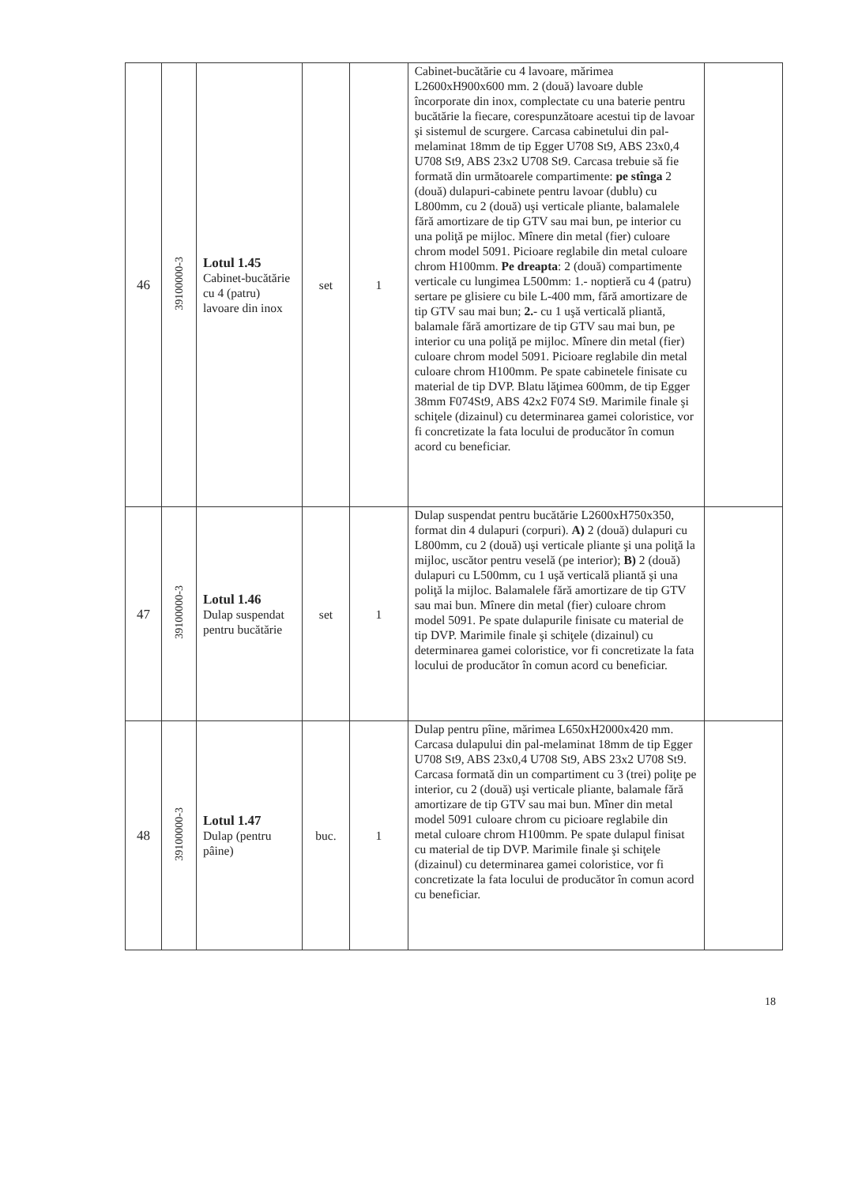| 46 | 39100000-3 | Lotul 1.45 Cabinet-bucătărie cu 4 (patru) lavoare din inox | set | 1 | Cabinet-bucătărie cu 4 lavoare, mărimea L2600xH900x600 mm. 2 (două) lavoare duble încorporate din inox, complectate cu una baterie pentru bucătărie la fiecare, corespunzătoare acestui tip de lavoar şi sistemul de scurgere. Carcasa cabinetului din pal-melaminat 18mm de tip Egger U708 St9, ABS 23x0,4 U708 St9, ABS 23x2 U708 St9. Carcasa trebuie să fie formată din următoarele compartimente: pe stînga 2 (două) dulapuri-cabinete pentru lavoar (dublu) cu L800mm, cu 2 (două) uşi verticale pliante, balamalele fără amortizare de tip GTV sau mai bun, pe interior cu una poliţă pe mijloc. Mînere din metal (fier) culoare chrom model 5091. Picioare reglabile din metal culoare chrom H100mm. Pe dreapta : 2 (două) compartimente verticale cu lungimea L500mm: 1.- noptieră cu 4 (patru) sertare pe glisiere cu bile L-400 mm, fără amortizare de tip GTV sau mai bun; 2. - cu 1 uşă verticală pliantă, balamale fără amortizare de tip GTV sau mai bun, pe interior cu una poliţă pe mijloc. Mînere din metal (fier) culoare chrom model 5091. Picioare reglabile din metal culoare chrom H100mm. Pe spate cabinetele finisate cu material de tip DVP. Blatu lăţimea 600mm, de tip Egger 38mm F074St9, ABS 42x2 F074 St9. Marimile finale şi schiţele (dizainul) cu determinarea gamei coloristice, vor fi concretizate la fata locului de producător în comun acord cu beneficiar. | |
| 47 | 39100000-3 | Lotul 1.46 Dulap suspendat pentru bucătărie | set | 1 | Dulap suspendat pentru bucătărie L2600xH750x350, format din 4 dulapuri (corpuri). A) 2 (două) dulapuri cu L800mm, cu 2 (două) uşi verticale pliante şi una poliţă la mijloc, uscător pentru veselă (pe interior); B) 2 (două) dulapuri cu L500mm, cu 1 uşă verticală pliantă şi una poliţă la mijloc. Balamalele fără amortizare de tip GTV sau mai bun. Mînere din metal (fier) culoare chrom model 5091. Pe spate dulapurile finisate cu material de tip DVP. Marimile finale şi schiţele (dizainul) cu determinarea gamei coloristice, vor fi concretizate la fata locului de producător în comun acord cu beneficiar. | |
| 48 | 39100000-3 | Lotul 1.47 Dulap (pentru pâine) | buc. | 1 | Dulap pentru pîine, mărimea L650xH2000x420 mm. Carcasa dulapului din pal-melaminat 18mm de tip Egger U708 St9, ABS 23x0,4 U708 St9, ABS 23x2 U708 St9. Carcasa formată din un compartiment cu 3 (trei) poliţe pe interior, cu 2 (două) uşi verticale pliante, balamale fără amortizare de tip GTV sau mai bun. Mîner din metal model 5091 culoare chrom cu picioare reglabile din metal culoare chrom H100mm. Pe spate dulapul finisat cu material de tip DVP. Marimile finale şi schiţele (dizainul) cu determinarea gamei coloristice, vor fi concretizate la fata locului de producător în comun acord cu beneficiar. | |
18